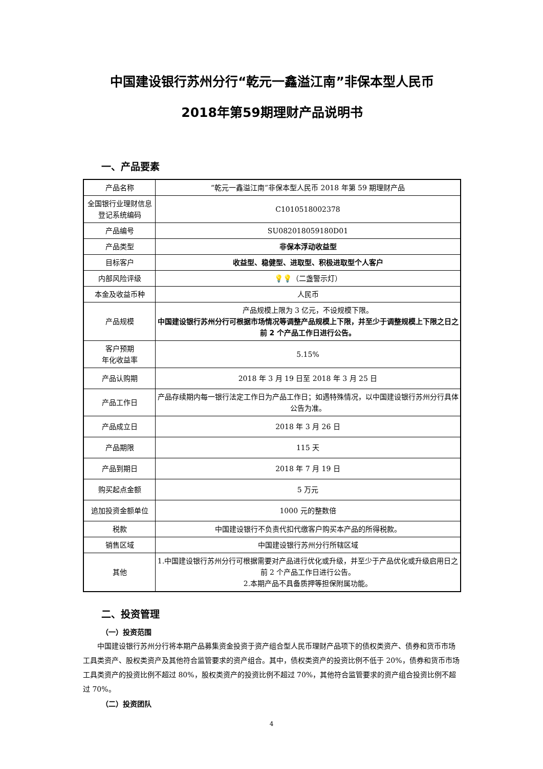中国建设银行苏州分行“乾元一鑫溢江南”非保本型人民币
2018年第59期理财产品说明书
一、产品要素
| 产品名称 | “乾元一鑫溢江南”非保本型人民币 2018 年第 59 期理财产品 |
| 全国银行业理财信息登记系统编码 | C1010518002378 |
| 产品编号 | SU082018059180D01 |
| 产品类型 | 非保本浮动收益型 |
| 目标客户 | 收益型、稳健型、进取型、积极进取型个人客户 |
| 内部风险评级 | 💡💡（二盏警示灯） |
| 本金及收益币种 | 人民币 |
| 产品规模 | 产品规模上限为 3 亿元，不设规模下限。 中国建设银行苏州分行可根据市场情况等调整产品规模上下限，并至少于调整规模上下限之日之前 2 个产品工作日进行公告。 |
| 客户预期 年化收益率 | 5.15% |
| 产品认购期 | 2018 年 3 月 19 日至 2018 年 3 月 25 日 |
| 产品工作日 | 产品存续期内每一银行法定工作日为产品工作日；如遇特殊情况，以中国建设银行苏州分行具体公告为准。 |
| 产品成立日 | 2018 年 3 月 26 日 |
| 产品期限 | 115 天 |
| 产品到期日 | 2018 年 7 月 19 日 |
| 购买起点金额 | 5 万元 |
| 追加投资金额单位 | 1000 元的整数倍 |
| 税款 | 中国建设银行不负责代扣代缴客户购买本产品的所得税款。 |
| 销售区域 | 中国建设银行苏州分行所辖区域 |
| 其他 | 1.中国建设银行苏州分行可根据需要对产品进行优化或升级，并至少于产品优化或升级启用日之前 2 个产品工作日进行公告。 2.本期产品不具备质押等担保附属功能。 |
二、投资管理
（一）投资范围
中国建设银行苏州分行将本期产品募集资金投资于资产组合型人民币理财产品项下的债权类资产、债券和货币市场工具类资产、股权类资产及其他符合监管要求的资产组合。其中，债权类资产的投资比例不低于 20%，债券和货币市场工具类资产的投资比例不超过 80%，股权类资产的投资比例不超过 70%，其他符合监管要求的资产组合投资比例不超过 70%。
（二）投资团队
4